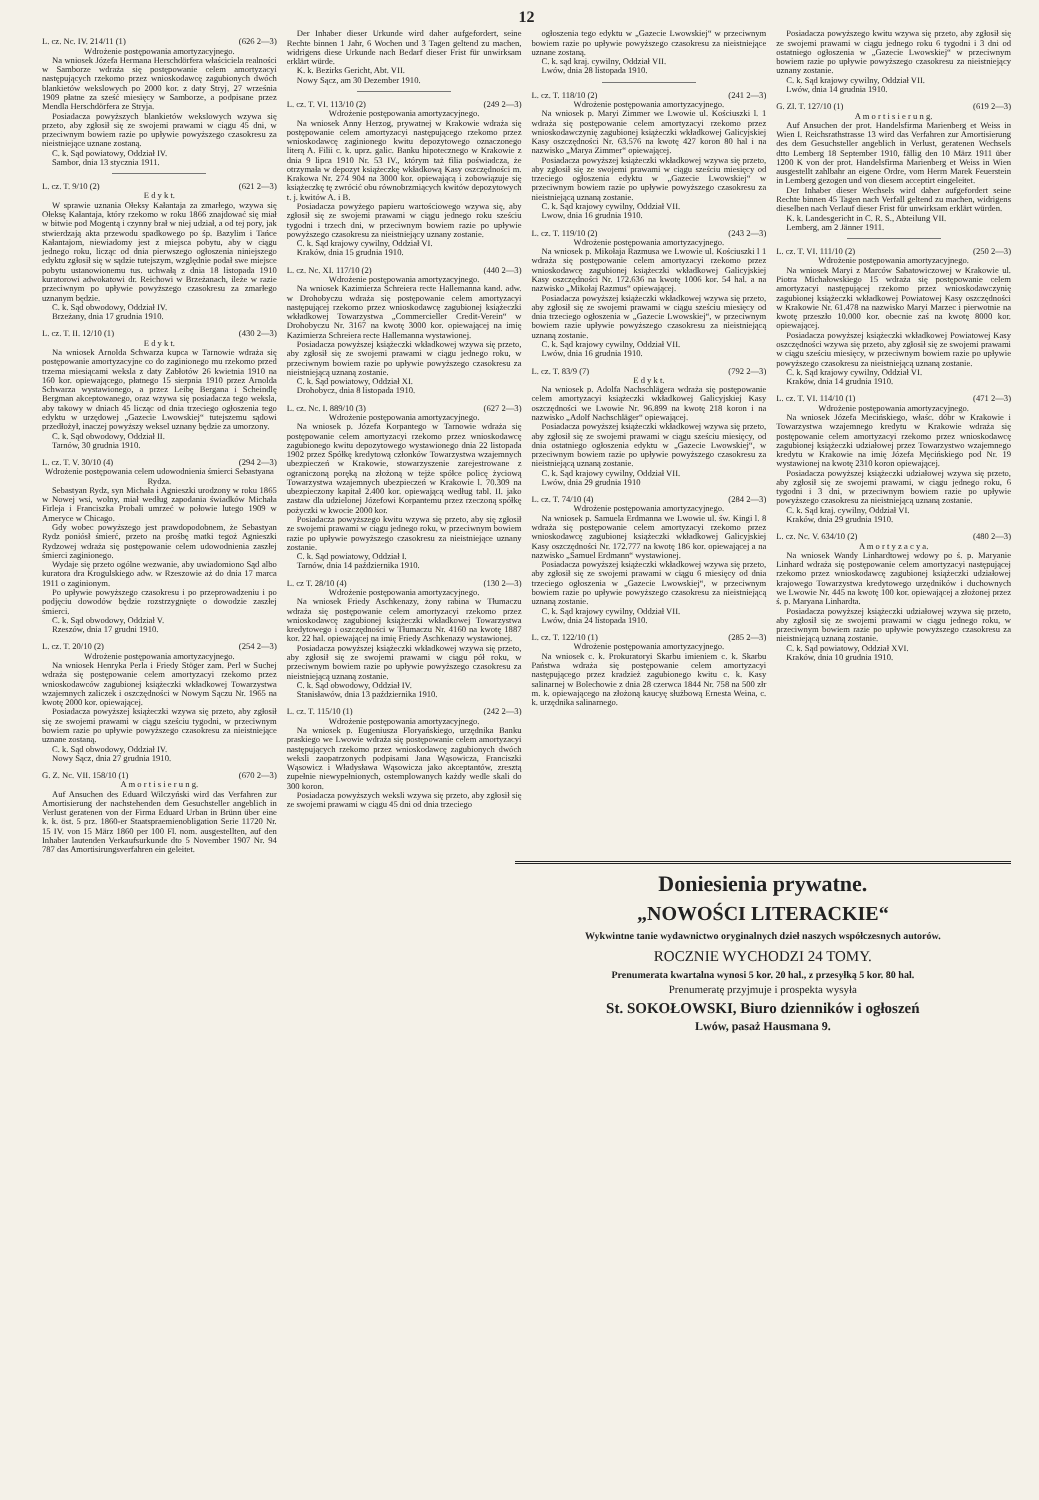12
L. cz. Nc. IV. 214/11 (1) (626 2—3)
Wdrożenie postępowania amortyzacyjnego.
Na wniosek Józefa Hermana Herschdörfera właściciela realności w Samborze wdraża się postępowanie celem amortyzacyi następujących rzekomo przez wnioskodawcę zagubionych dwóch blankietów wekslowych po 2000 kor. z daty Stryj, 27 września 1909 płatne za sześć miesięcy w Samborze, a podpisane przez Mendla Herschdörfera ze Stryja.
Posiadacza powyższych blankietów wekslowych wzywa się przeto, aby zgłosił się ze swojemi prawami w ciągu 45 dni, w przeciwnym bowiem razie po upływie powyższego czasokresu za nieistniejące uznane zostaną.
C. k. Sąd powiatowy, Oddział IV.
Sambor, dnia 13 stycznia 1911.
L. cz. T. 9/10 (2) (621 2—3)
E d y k t.
W sprawie uznania Ołeksy Kałantaja za zmarłego, wzywa się Ołeksę Kałantaja, który rzekomo w roku 1866 znajdować się miał w bitwie pod Mogentą i czynny brał w niej udział, a od tej pory, jak stwierdzają akta przewodu spadkowego po śp. Bazylim i Tańce Kałantajom, niewiadomy jest z miejsca pobytu, aby w ciągu jednego roku, licząc od dnia pierwszego ogłoszenia niniejszego edyktu zgłosił się w sądzie tutejszym, względnie podał swe miejsce pobytu ustanowionemu tus. uchwałą z dnia 18 listopada 1910 kuratorowi adwokatowi dr. Reichowi w Brzeżanach, ileże w razie przeciwnym po upływie powyższego czasokresu za zmarłego uznanym będzie.
C. k. Sąd obwodowy, Oddział IV.
Brzeżany, dnia 17 grudnia 1910.
L. cz. T. II. 12/10 (1) (430 2—3)
E d y k t.
Na wniosek Arnolda Schwarza kupca w Tarnowie wdraża się postępowanie amortyzacyjne co do zaginionego mu rzekomo przed trzema miesiącami weksla z daty Zabłotów 26 kwietnia 1910 na 160 kor. opiewającego, płatnego 15 sierpnia 1910 przez Arnolda Schwarza wystawionego, a przez Leibę Bergana i Scheindlę Bergman akceptowanego, oraz wzywa się posiadacza tego weksla, aby takowy w dniach 45 licząc od dnia trzeciego ogłoszenia tego edyktu w urzędowej „Gazecie Lwowskiej“ tutejszemu sądowi przedłożył, inaczej powyższy weksel uznany będzie za umorzony.
C. k. Sąd obwodowy, Oddział II.
Tarnów, 30 grudnia 1910.
L. cz. T. V. 30/10 (4) (294 2—3)
Wdrożenie postępowania celem udowodnienia śmierci Sebastyana Rydza.
Sebastyan Rydz, syn Michała i Agnieszki urodzony w roku 1865 w Nowej wsi, wolny, miał według zapodania świadków Michała Firleja i Franciszka Probali umrzeć w połowie lutego 1909 w Ameryce w Chicago.
Gdy wobec powyższego jest prawdopodobnem, że Sebastyan Rydz poniósł śmierć, przeto na prośbę matki tegoż Agnieszki Rydzowej wdraża się postępowanie celem udowodnienia zaszłej śmierci zaginionego.
Wydaje się przeto ogólne wezwanie, aby uwiadomiono Sąd albo kuratora dra Krogulskiego adw. w Rzeszowie aż do dnia 17 marca 1911 o zaginionym.
Po upływie powyższego czasokresu i po przeprowadzeniu i po podjęciu dowodów będzie rozstrzygnięte o dowodzie zaszłej śmierci.
C. k. Sąd obwodowy, Oddział V.
Rzeszów, dnia 17 grudni 1910.
L. cz. T. 20/10 (2) (254 2—3)
Wdrożenie postępowania amortyzacyjnego.
Na wniosek Henryka Perla i Friedy Stöger zam. Perl w Suchej wdraża się postępowanie celem amortyzacyi rzekomo przez wnioskodawców zagubionej książeczki wkładkowej Towarzystwa wzajemnych zaliczek i oszczędności w Nowym Sączu Nr. 1965 na kwotę 2000 kor. opiewającej.
Posiadacza powyższej książeczki wzywa się przeto, aby zgłosił się ze swojemi prawami w ciągu sześciu tygodni, w przeciwnym bowiem razie po upływie powyższego czasokresu za nieistniejące uznane zostaną.
C. k. Sąd obwodowy, Oddział IV.
Nowy Sącz, dnia 27 grudnia 1910.
G. Z. Nc. VII. 158/10 (1) (670 2—3)
A m o r t i s i e r u n g.
Auf Ansuchen des Eduard Wilczyński wird das Verfahren zur Amortisierung der nachstehenden dem Gesuchsteller angeblich in Verlust geratenen von der Firma Eduard Urban in Brünn über eine k. k. öst. 5 prz. 1860-er Staatspraemienobligation Serie 11720 Nr. 15 IV. von 15 März 1860 per 100 Fl. nom. ausgestellten, auf den Inhaber lautenden Verkaufsurkunde dto 5 November 1907 Nr. 94 787 das Amortisirungsverfahren ein geleitet.
Der Inhaber dieser Urkunde wird daher aufgefordert, seine Rechte binnen 1 Jahr, 6 Wochen und 3 Tagen geltend zu machen, widrigens diese Urkunde nach Bedarf dieser Frist für unwirksam erklärt würde.
K. k. Bezirks Gericht, Abt. VII.
Nowy Sącz, am 30 Dezember 1910.
L. cz. T. VI. 113/10 (2) (249 2—3)
Wdrożenie postępowania amortyzacyjnego.
Na wniosek Anny Herzog, prywatnej w Krakowie wdraża się postępowanie celem amortyzacyi następującego rzekomo przez wnioskodawcę zaginionego kwitu depozytowego oznaczonego literą A. Filii c. k. uprz. galic. Banku hipotecznego w Krakowie z dnia 9 lipca 1910 Nr. 53 IV., którym taż filia poświadcza, że otrzymała w depozyt książeczkę wkładkową Kasy oszczędności m. Krakowa Nr. 274 904 na 3000 kor. opiewającą i zobowiązuje się książeczkę tę zwrócić obu równobrzmiących kwitów depozytowych t. j. kwitów A. i B.
Posiadacza powyżego papieru wartościowego wzywa się, aby zgłosił się ze swojemi prawami w ciągu jednego roku sześciu tygodni i trzech dni, w przeciwnym bowiem razie po upływie powyższego czasokresu za nieistniejący uznany zostanie.
C. k. Sąd krajowy cywilny, Oddział VI.
Kraków, dnia 15 grudnia 1910.
L. cz. Nc. XI. 117/10 (2) (440 2—3)
Wdrożenie postępowania amortyzacyjnego.
Na wniosek Kazimierza Schreiera recte Hallemanna kand. adw. w Drohobyczu wdraża się postępowanie celem amortyzacyi następującej rzekomo przez wnioskodawcę zagubionej książeczki wkładkowej Towarzystwa „Commercieller Credit-Verein“ w Drohobyczu Nr. 3167 na kwotę 3000 kor. opiewającej na imię Kazimierza Schreiera recte Hallemanna wystawionej.
Posiadacza powyższej książeczki wkładkowej wzywa się przeto, aby zgłosił się ze swojemi prawami w ciągu jednego roku, w przeciwnym bowiem razie po upływie powyższego czasokresu za nieistniejącą uznaną zostanie.
C. k. Sąd powiatowy, Oddział XI.
Drohobycz, dnia 8 listopada 1910.
L. cz. Nc. I. 889/10 (3) (627 2—3)
Wdrożenie postępowania amortyzacyjnego.
Na wniosek p. Józefa Korpantego w Tarnowie wdraża się postępowanie celem amortyzacyi rzekomo przez wnioskodawcę zagubionego kwitu depozytowego wystawionego dnia 22 listopada 1902 przez Spółkę kredytową członków Towarzystwa wzajemnych ubezpieczeń w Krakowie, stowarzyszenie zarejestrowane z ograniczoną poręką na złożoną w tejże spółce policę życiową Towarzystwa wzajemnych ubezpieczeń w Krakowie l. 70.309 na ubezpieczony kapitał 2.400 kor. opiewającą według tabl. II. jako zastaw dla udzielonej Józefowi Korpantemu przez rzeczoną spółkę pożyczki w kwocie 2000 kor.
Posiadacza powyższego kwitu wzywa się przeto, aby się zgłosił ze swojemi prawami w ciągu jednego roku, w przeciwnym bowiem razie po upływie powyższego czasokresu za nieistniejące uznany zostanie.
C. k. Sąd powiatowy, Oddział I.
Tarnów, dnia 14 października 1910.
L. cz T. 28/10 (4) (130 2—3)
Wdrożenie postępowania amortyzacyjnego.
Na wniosek Friedy Aschkenazy, żony rabina w Tłumaczu wdraża się postępowanie celem amortyzacyi rzekomo przez wnioskodawcę zagubionej książeczki wkładkowej Towarzystwa kredytowego i oszczędności w Tłumaczu Nr. 4160 na kwotę 1887 kor. 22 hal. opiewającej na imię Friedy Aschkenazy wystawionej.
Posiadacza powyższej książeczki wkładkowej wzywa się przeto, aby zgłosił się ze swojemi prawami w ciągu pół roku, w przeciwnym bowiem razie po upływie powyższego czasokresu za nieistniejącą uznaną zostanie.
C. k. Sąd obwodowy, Oddział IV.
Stanisławów, dnia 13 października 1910.
L. cz. T. 115/10 (1) (242 2—3)
Wdrożenie postępowania amortyzacyjnego.
Na wniosek p. Eugeniusza Floryańskiego, urzędnika Banku praskiego we Lwowie wdraża się postępowanie celem amortyzacyi następujących rzekomo przez wnioskodawcę zagubionych dwóch weksli zaopatrzonych podpisami Jana Wąsowicza, Franciszki Wąsowicz i Władysława Wąsowicza jako akceptantów, zresztą zupełnie niewypełnionych, ostemplowanych każdy wedle skali do 300 koron.
Posiadacza powyższych weksli wzywa się przeto, aby zgłosił się ze swojemi prawami w ciągu 45 dni od dnia trzeciego
ogłoszenia tego edyktu w „Gazecie Lwowskiej“ w przeciwnym bowiem razie po upływie powyższego czasokresu za nieistniejące uznane zostaną.
C. k. sąd kraj. cywilny, Oddział VII.
Lwów, dnia 28 listopada 1910.
L. cz. T. 118/10 (2) (241 2—3)
Wdrożenie postępowania amortyzacyjnego.
Na wniosek p. Maryi Zimmer we Lwowie ul. Kościuszki l. 1 wdraża się postępowanie celem amortyzacyi rzekomo przez wnioskodawczynię zagubionej książeczki wkładkowej Galicyjskiej Kasy oszczędności Nr. 63.576 na kwotę 427 koron 80 hal i na nazwisko „Marya Zimmer“ opiewającej.
Posiadacza powyższej książeczki wkładkowej wzywa się przeto, aby zgłosił się ze swojemi prawami w ciągu sześciu miesięcy od trzeciego ogłoszenia edyktu w „Gazecie Lwowskiej“ w przeciwnym bowiem razie po upływie powyższego czasokresu za nieistniejącą uznaną zostanie.
C. k. Sąd krajowy cywilny, Oddział VII.
Lwow, dnia 16 grudnia 1910.
L. cz. T. 119/10 (2) (243 2—3)
Wdrożenie postępowania amortyzacyjnego.
Na wniosek p. Mikołaja Razmusa we Lwowie ul. Kościuszki l 1 wdraża się postępowanie celem amortyzacyi rzekomo przez wnioskodawcę zagubionej książeczki wkładkowej Galicyjskiej Kasy oszczędności Nr. 172.636 na kwotę 1006 kor. 54 hal. a na nazwisko „Mikołaj Razmus“ opiewającej.
Posiadacza powyższej książeczki wkładkowej wzywa się przeto, aby zgłosił się ze swojemi prawami w ciągu sześciu miesięcy od dnia trzeciego ogłoszenia w „Gazecie Lwowskiej“, w przeciwnym bowiem razie upływie powyższego czasokresu za nieistniejącą uznaną zostanie.
C. k. Sąd krajowy cywilny, Oddział VII.
Lwów, dnia 16 grudnia 1910.
L. cz. T. 83/9 (7) (792 2—3)
E d y k t.
Na wniosek p. Adolfa Nachschlägera wdraża się postępowanie celem amortyzacyi książeczki wkładkowej Galicyjskiej Kasy oszczędności we Lwowie Nr. 96.899 na kwotę 218 koron i na nazwisko „Adolf Nachschläger“ opiewającej.
Posiadacza powyższej książeczki wkładkowej wzywa się przeto, aby zgłosił się ze swojemi prawami w ciągu sześciu miesięcy, od dnia ostatniego ogłoszenia edyktu w „Gazecie Lwowskiej“, w przeciwnym bowiem razie po upływie powyższego czasokresu za nieistniejącą uznaną zostanie.
C. k. Sąd krajowy cywilny, Oddział VII.
Lwów, dnia 29 grudnia 1910
L. cz. T. 74/10 (4) (284 2—3)
Wdrożenie postępowania amortyzacyjnego.
Na wniosek p. Samuela Erdmanna we Lwowie ul. św. Kingi l. 8 wdraża się postępowanie celem amortyzacyi rzekomo przez wnioskodawcę zagubionej książeczki wkładkowej Galicyjskiej Kasy oszczędności Nr. 172.777 na kwotę 186 kor. opiewającej a na nazwisko „Samuel Erdmann“ wystawionej.
Posiadacza powyższej książeczki wkładkowej wzywa się przeto, aby zgłosił się ze swojemi prawami w ciągu 6 miesięcy od dnia trzeciego ogłoszenia w „Gazecie Lwowskiej“, w przeciwnym bowiem razie po upływie powyższego czasokresu za nieistniejącą uznaną zostanie.
C. k. Sąd krajowy cywilny, Oddział VII.
Lwów, dnia 24 listopada 1910.
L. cz. T. 122/10 (1) (285 2—3)
Wdrożenie postępowania amortyzacyjnego.
Na wniosek c. k. Prokuratoryi Skarbu imieniem c. k. Skarbu Państwa wdraża się postępowanie celem amortyzacyi następującego przez kradzież zagubionego kwitu c. k. Kasy salinarnej w Bolechowie z dnia 28 czerwca 1844 Nr. 758 na 500 złr m. k. opiewającego na złożoną kaucyę służbową Ernesta Weina, c. k. urzędnika salinarnego.
Posiadacza powyższego kwitu wzywa się przeto, aby zgłosił się ze swojemi prawami w ciągu jednego roku 6 tygodni i 3 dni od ostatniego ogłoszenia w „Gazecie Lwowskiej“ w przeciwnym bowiem razie po upływie powyższego czasokresu za nieistniejący uznany zostanie.
C. k. Sąd krajowy cywilny, Oddział VII.
Lwów, dnia 14 grudnia 1910.
G. Zl. T. 127/10 (1) (619 2—3)
A m o r t i s i e r u n g.
Auf Ansuchen der prot. Handelsfirma Marienberg et Weiss in Wien I. Reichsrathstrasse 13 wird das Verfahren zur Amortisierung des dem Gesuchsteller angeblich in Verlust, geratenen Wechsels dtto Lemberg 18 September 1910, fällig den 10 März 1911 über 1200 K von der prot. Handelsfirma Marienberg et Weiss in Wien ausgestellt zahlbahr an eigene Ordre, vom Herrn Marek Feuerstein in Lemberg gezogen und von diesem acceptirt eingeleitet.
Der Inhaber dieser Wechsels wird daher aufgefordert seine Rechte binnen 45 Tagen nach Verfall geltend zu machen, widrigens dieselben nach Verlauf dieser Frist für unwirksam erklärt würden.
K. k. Landesgericht in C. R. S., Abteilung VII.
Lemberg, am 2 Jänner 1911.
L. cz. T. VI. 111/10 (2) (250 2—3)
Wdrożenie postępowania amortyzacyjnego.
Na wniosek Maryi z Marców Sabatowiczowej w Krakowie ul. Piotra Michałowskiego 15 wdraża się postępowanie celem amortyzacyi następującej rzekomo przez wnioskodawczynię zagubionej książeczki wkładkowej Powiatowej Kasy oszczędności w Krakowie Nr. 61.478 na nazwisko Maryi Marzec i pierwotnie na kwotę przeszło 10.000 kor. obecnie zaś na kwotę 8000 kor. opiewającej.
Posiadacza powyższej książeczki wkładkowej Powiatowej Kasy oszczędności wzywa się przeto, aby zgłosił się ze swojemi prawami w ciągu sześciu miesięcy, w przeciwnym bowiem razie po upływie powyższego czasokresu za nieistniejącą uznaną zostanie.
C. k. Sąd krajowy cywilny, Oddział VI.
Kraków, dnia 14 grudnia 1910.
L. cz. T. VI. 114/10 (1) (471 2—3)
Wdrożenie postępowania amortyzacyjnego.
Na wniosek Józefa Mecińskiego, właśc. dóbr w Krakowie i Towarzystwa wzajemnego kredytu w Krakowie wdraża się postępowanie celem amortyzacyi rzekomo przez wnioskodawcę zagubionej książeczki udziałowej przez Towarzystwo wzajemnego kredytu w Krakowie na imię Józefa Męcińskiego pod Nr. 19 wystawionej na kwotę 2310 koron opiewającej.
Posiadacza powyższej książeczki udziałowej wzywa się przeto, aby zgłosił się ze swojemi prawami, w ciągu jednego roku, 6 tygodni i 3 dni, w przeciwnym bowiem razie po upływie powyższego czasokresu za nieistniejącą uznaną zostanie.
C. k. Sąd kraj. cywilny, Oddział VI.
Kraków, dnia 29 grudnia 1910.
L. cz. Nc. V. 634/10 (2) (480 2—3)
A m o r t y z a c y a.
Na wniosek Wandy Linhardtowej wdowy po ś. p. Maryanie Linhard wdraża się postępowanie celem amortyzacyi następującej rzekomo przez wnioskodawcę zagubionej książeczki udziałowej krajowego Towarzystwa kredytowego urzędników i duchownych we Lwowie Nr. 445 na kwotę 100 kor. opiewającej a złożonej przez ś. p. Maryana Linhardta.
Posiadacza powyższej książeczki udziałowej wzywa się przeto, aby zgłosił się ze swojemi prawami w ciągu jednego roku, w przeciwnym bowiem razie po upływie powyższego czasokresu za nieistniejącą uznaną zostanie.
C. k. Sąd powiatowy, Oddział XVI.
Kraków, dnia 10 grudnia 1910.
Doniesienia prywatne.
„NOWOŚCI LITERACKIE“
Wykwintne tanie wydawnictwo oryginalnych dzieł naszych współczesnych autorów.
ROCZNIE WYCHODZI 24 TOMY.
Prenumerata kwartalna wynosi 5 kor. 20 hal., z przesyłką 5 kor. 80 hal.
Prenumeratę przyjmuje i prospekta wysyła
St. SOKOŁOWSKI, Biuro dzienników i ogłoszeń
Lwów, pasaż Hausmana 9.